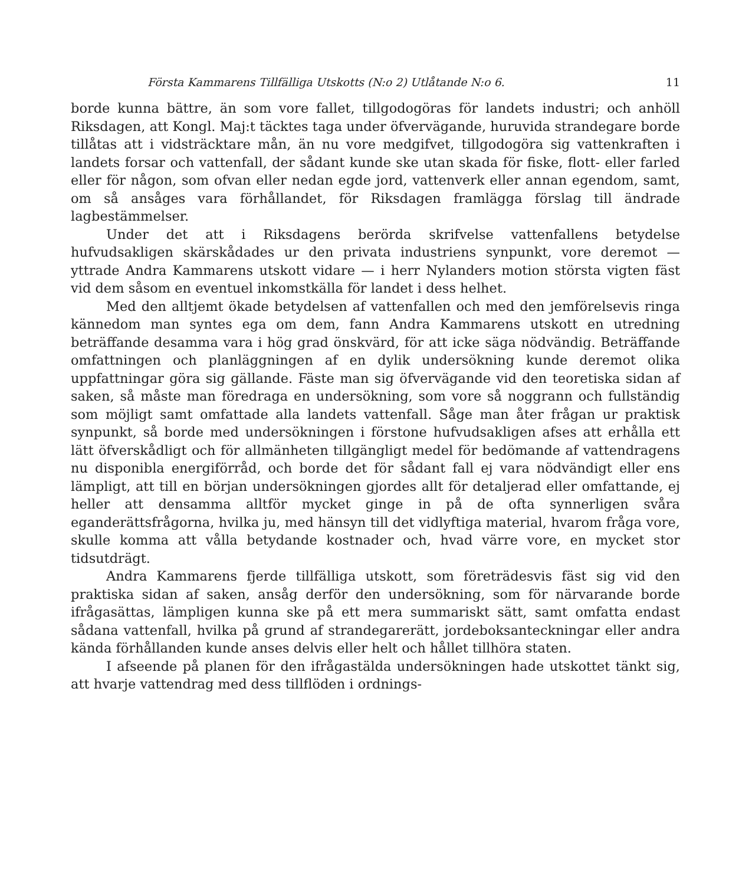Första Kammarens Tillfälliga Utskotts (N:o 2) Utlåtande N:o 6. 11
borde kunna bättre, än som vore fallet, tillgodogöras för landets industri; och anhöll Riksdagen, att Kongl. Maj:t täcktes taga under öfvervägande, huruvida strandegare borde tillåtas att i vidsträcktare mån, än nu vore medgifvet, tillgodogöra sig vattenkraften i landets forsar och vattenfall, der sådant kunde ske utan skada för fiske, flott- eller farled eller för någon, som ofvan eller nedan egde jord, vattenverk eller annan egendom, samt, om så ansåges vara förhållandet, för Riksdagen framlägga förslag till ändrade lagbestämmelser.
Under det att i Riksdagens berörda skrifvelse vattenfallens betydelse hufvudsakligen skärskådades ur den privata industriens synpunkt, vore deremot — yttrade Andra Kammarens utskott vidare — i herr Nylanders motion största vigten fäst vid dem såsom en eventuel inkomstkälla för landet i dess helhet.
Med den alltjemt ökade betydelsen af vattenfallen och med den jemförelsevis ringa kännedom man syntes ega om dem, fann Andra Kammarens utskott en utredning beträffande desamma vara i hög grad önskvärd, för att icke säga nödvändig. Beträffande omfattningen och planläggningen af en dylik undersökning kunde deremot olika uppfattningar göra sig gällande. Fäste man sig öfvervägande vid den teoretiska sidan af saken, så måste man föredraga en undersökning, som vore så noggrann och fullständig som möjligt samt omfattade alla landets vattenfall. Såge man åter frågan ur praktisk synpunkt, så borde med undersökningen i förstone hufvudsakligen afses att erhålla ett lätt öfverskådligt och för allmänheten tillgängligt medel för bedömande af vattendragens nu disponibla energiförråd, och borde det för sådant fall ej vara nödvändigt eller ens lämpligt, att till en början undersökningen gjordes allt för detaljerad eller omfattande, ej heller att densamma alltför mycket ginge in på de ofta synnerligen svåra eganderättsfrågorna, hvilka ju, med hänsyn till det vidlyftiga material, hvarom fråga vore, skulle komma att vålla betydande kostnader och, hvad värre vore, en mycket stor tidsutdrägt.
Andra Kammarens fjerde tillfälliga utskott, som företrädesvis fäst sig vid den praktiska sidan af saken, ansåg derför den undersökning, som för närvarande borde ifrågasättas, lämpligen kunna ske på ett mera summariskt sätt, samt omfatta endast sådana vattenfall, hvilka på grund af strandegarerätt, jordeboksanteckningar eller andra kända förhållanden kunde anses delvis eller helt och hållet tillhöra staten.
I afseende på planen för den ifrågastälda undersökningen hade utskottet tänkt sig, att hvarje vattendrag med dess tillflöden i ordnings-